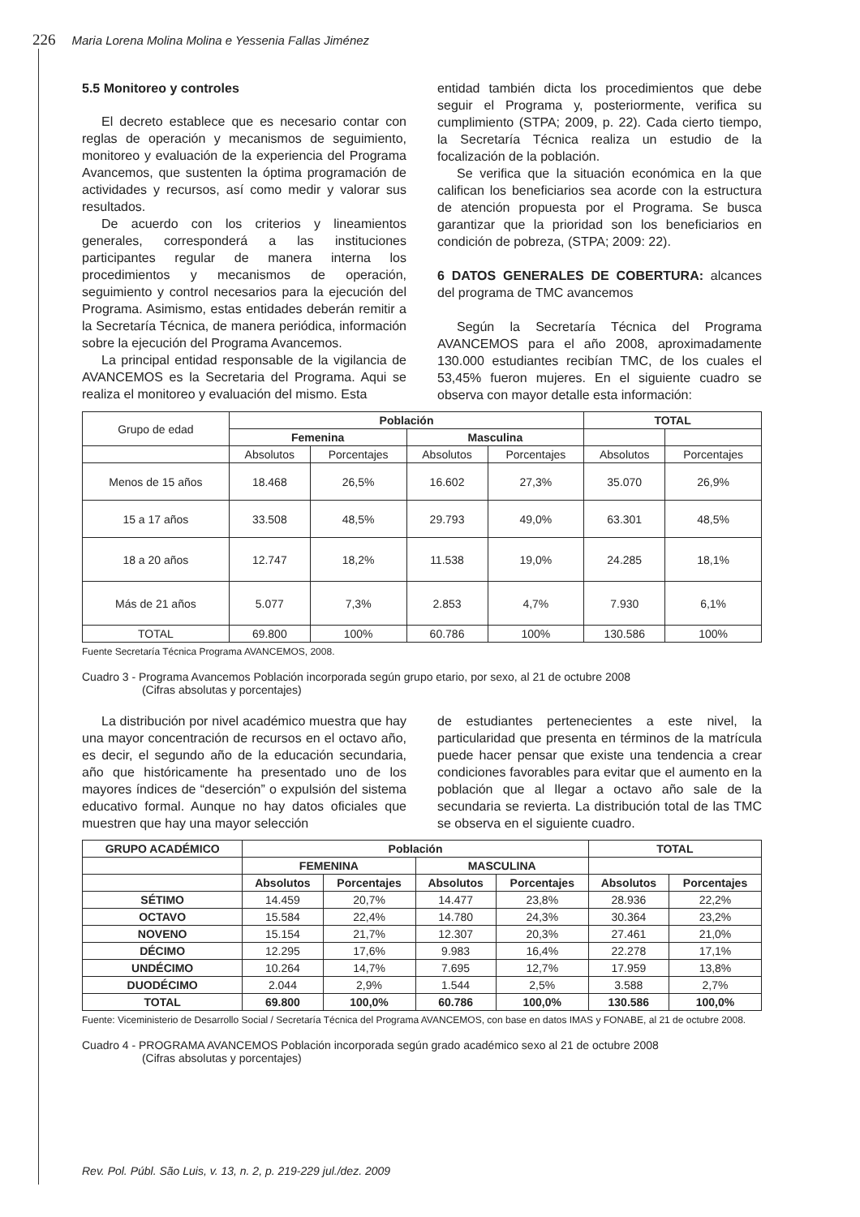226 Maria Lorena Molina Molina e Yessenia Fallas Jiménez
5.5 Monitoreo y controles
El decreto establece que es necesario contar con reglas de operación y mecanismos de seguimiento, monitoreo y evaluación de la experiencia del Programa Avancemos, que sustenten la óptima programación de actividades y recursos, así como medir y valorar sus resultados.
De acuerdo con los criterios y lineamientos generales, corresponderá a las instituciones participantes regular de manera interna los procedimientos y mecanismos de operación, seguimiento y control necesarios para la ejecución del Programa. Asimismo, estas entidades deberán remitir a la Secretaría Técnica, de manera periódica, información sobre la ejecución del Programa Avancemos.
La principal entidad responsable de la vigilancia de AVANCEMOS es la Secretaria del Programa. Aqui se realiza el monitoreo y evaluación del mismo. Esta
entidad también dicta los procedimientos que debe seguir el Programa y, posteriormente, verifica su cumplimiento (STPA; 2009, p. 22). Cada cierto tiempo, la Secretaría Técnica realiza un estudio de la focalización de la población.
Se verifica que la situación económica en la que califican los beneficiarios sea acorde con la estructura de atención propuesta por el Programa. Se busca garantizar que la prioridad son los beneficiarios en condición de pobreza, (STPA; 2009: 22).
6 DATOS GENERALES DE COBERTURA: alcances del programa de TMC avancemos
Según la Secretaría Técnica del Programa AVANCEMOS para el año 2008, aproximadamente 130.000 estudiantes recibían TMC, de los cuales el 53,45% fueron mujeres. En el siguiente cuadro se observa con mayor detalle esta información:
| Grupo de edad | Población | | | | TOTAL | |
| | Femenina | | Masculina | | | |
| | Absolutos | Porcentajes | Absolutos | Porcentajes | Absolutos | Porcentajes |
| Menos de 15 años | 18.468 | 26,5% | 16.602 | 27,3% | 35.070 | 26,9% |
| 15 a 17 años | 33.508 | 48,5% | 29.793 | 49,0% | 63.301 | 48,5% |
| 18 a 20 años | 12.747 | 18,2% | 11.538 | 19,0% | 24.285 | 18,1% |
| Más de 21 años | 5.077 | 7,3% | 2.853 | 4,7% | 7.930 | 6,1% |
| TOTAL | 69.800 | 100% | 60.786 | 100% | 130.586 | 100% |
Fuente Secretaría Técnica Programa AVANCEMOS, 2008.
Cuadro 3 - Programa Avancemos Población incorporada según grupo etario, por sexo, al 21 de octubre 2008
(Cifras absolutas y porcentajes)
La distribución por nivel académico muestra que hay una mayor concentración de recursos en el octavo año, es decir, el segundo año de la educación secundaria, año que históricamente ha presentado uno de los mayores índices de “deserción” o expulsión del sistema educativo formal. Aunque no hay datos oficiales que muestren que hay una mayor selección
de estudiantes pertenecientes a este nivel, la particularidad que presenta en términos de la matrícula puede hacer pensar que existe una tendencia a crear condiciones favorables para evitar que el aumento en la población que al llegar a octavo año sale de la secundaria se revierta. La distribución total de las TMC se observa en el siguiente cuadro.
| GRUPO ACADÉMICO | Población | | | | TOTAL | |
| --- | --- | --- | --- | --- | --- | --- |
| | FEMENINA | | MASCULINA | | | |
| | Absolutos | Porcentajes | Absolutos | Porcentajes | Absolutos | Porcentajes |
| SÉTIMO | 14.459 | 20,7% | 14.477 | 23,8% | 28.936 | 22,2% |
| OCTAVO | 15.584 | 22,4% | 14.780 | 24,3% | 30.364 | 23,2% |
| NOVENO | 15.154 | 21,7% | 12.307 | 20,3% | 27.461 | 21,0% |
| DÉCIMO | 12.295 | 17,6% | 9.983 | 16,4% | 22.278 | 17,1% |
| UNDÉCIMO | 10.264 | 14,7% | 7.695 | 12,7% | 17.959 | 13,8% |
| DUODÉCIMO | 2.044 | 2,9% | 1.544 | 2,5% | 3.588 | 2,7% |
| TOTAL | 69.800 | 100,0% | 60.786 | 100,0% | 130.586 | 100,0% |
Fuente: Viceministerio de Desarrollo Social / Secretaría Técnica del Programa AVANCEMOS, con base en datos IMAS y FONABE, al 21 de octubre 2008.
Cuadro 4 - PROGRAMA AVANCEMOS Población incorporada según grado académico sexo al 21 de octubre 2008
(Cifras absolutas y porcentajes)
Rev. Pol. Públ. São Luis, v. 13, n. 2, p. 219-229 jul./dez. 2009